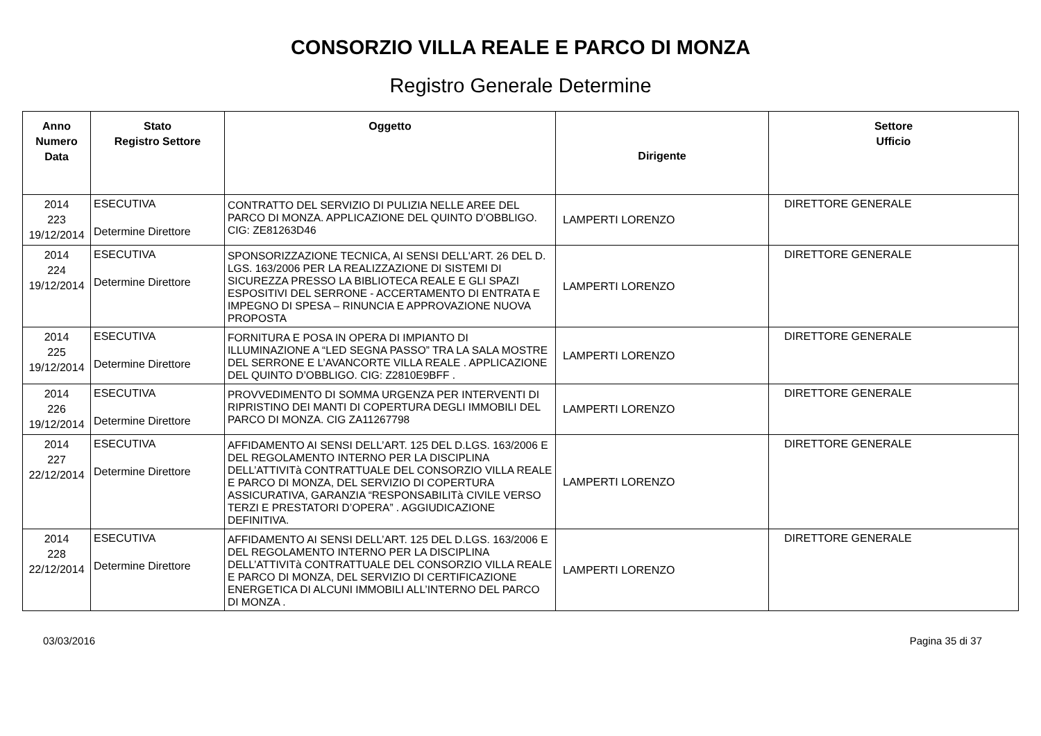CONSORZIO VILLA REALE E PARCO DI MONZA
Registro Generale Determine
| Anno Numero Data | Stato Registro Settore | Oggetto | Dirigente | Settore Ufficio |
| --- | --- | --- | --- | --- |
| 2014 223 19/12/2014 | ESECUTIVA Determine Direttore | CONTRATTO DEL SERVIZIO DI PULIZIA NELLE AREE DEL PARCO DI MONZA. APPLICAZIONE DEL QUINTO D’OBBLIGO. CIG: ZE81263D46 | LAMPERTI LORENZO | DIRETTORE GENERALE |
| 2014 224 19/12/2014 | ESECUTIVA Determine Direttore | SPONSORIZZAZIONE TECNICA, AI SENSI DELL'ART. 26 DEL D. LGS. 163/2006 PER LA REALIZZAZIONE DI SISTEMI DI SICUREZZA PRESSO LA BIBLIOTECA REALE E GLI SPAZI ESPOSITIVI DEL SERRONE - ACCERTAMENTO DI ENTRATA E IMPEGNO DI SPESA – RINUNCIA E APPROVAZIONE NUOVA PROPOSTA | LAMPERTI LORENZO | DIRETTORE GENERALE |
| 2014 225 19/12/2014 | ESECUTIVA Determine Direttore | FORNITURA E POSA IN OPERA DI IMPIANTO DI ILLUMINAZIONE A “LED SEGNA PASSO” TRA LA SALA MOSTRE DEL SERRONE E L’AVANCORTE VILLA REALE . APPLICAZIONE DEL QUINTO D’OBBLIGO. CIG: Z2810E9BFF . | LAMPERTI LORENZO | DIRETTORE GENERALE |
| 2014 226 19/12/2014 | ESECUTIVA Determine Direttore | PROVVEDIMENTO DI SOMMA URGENZA PER INTERVENTI DI RIPRISTINO DEI MANTI DI COPERTURA DEGLI IMMOBILI DEL PARCO DI MONZA. CIG ZA11267798 | LAMPERTI LORENZO | DIRETTORE GENERALE |
| 2014 227 22/12/2014 | ESECUTIVA Determine Direttore | AFFIDAMENTO AI SENSI DELL’ART. 125 DEL D.LGS. 163/2006 E DEL REGOLAMENTO INTERNO PER LA DISCIPLINA DELL’ATTIVITà CONTRATTUALE DEL CONSORZIO VILLA REALE E PARCO DI MONZA, DEL SERVIZIO DI COPERTURA ASSICURATIVA, GARANZIA “RESPONSABILITà CIVILE VERSO TERZI E PRESTATORI D’OPERA” . AGGIUDICAZIONE DEFINITIVA. | LAMPERTI LORENZO | DIRETTORE GENERALE |
| 2014 228 22/12/2014 | ESECUTIVA Determine Direttore | AFFIDAMENTO AI SENSI DELL’ART. 125 DEL D.LGS. 163/2006 E DEL REGOLAMENTO INTERNO PER LA DISCIPLINA DELL’ATTIVITà CONTRATTUALE DEL CONSORZIO VILLA REALE E PARCO DI MONZA, DEL SERVIZIO DI CERTIFICAZIONE ENERGETICA DI ALCUNI IMMOBILI ALL’INTERNO DEL PARCO DI MONZA . | LAMPERTI LORENZO | DIRETTORE GENERALE |
03/03/2016 Pagina 35 di 37